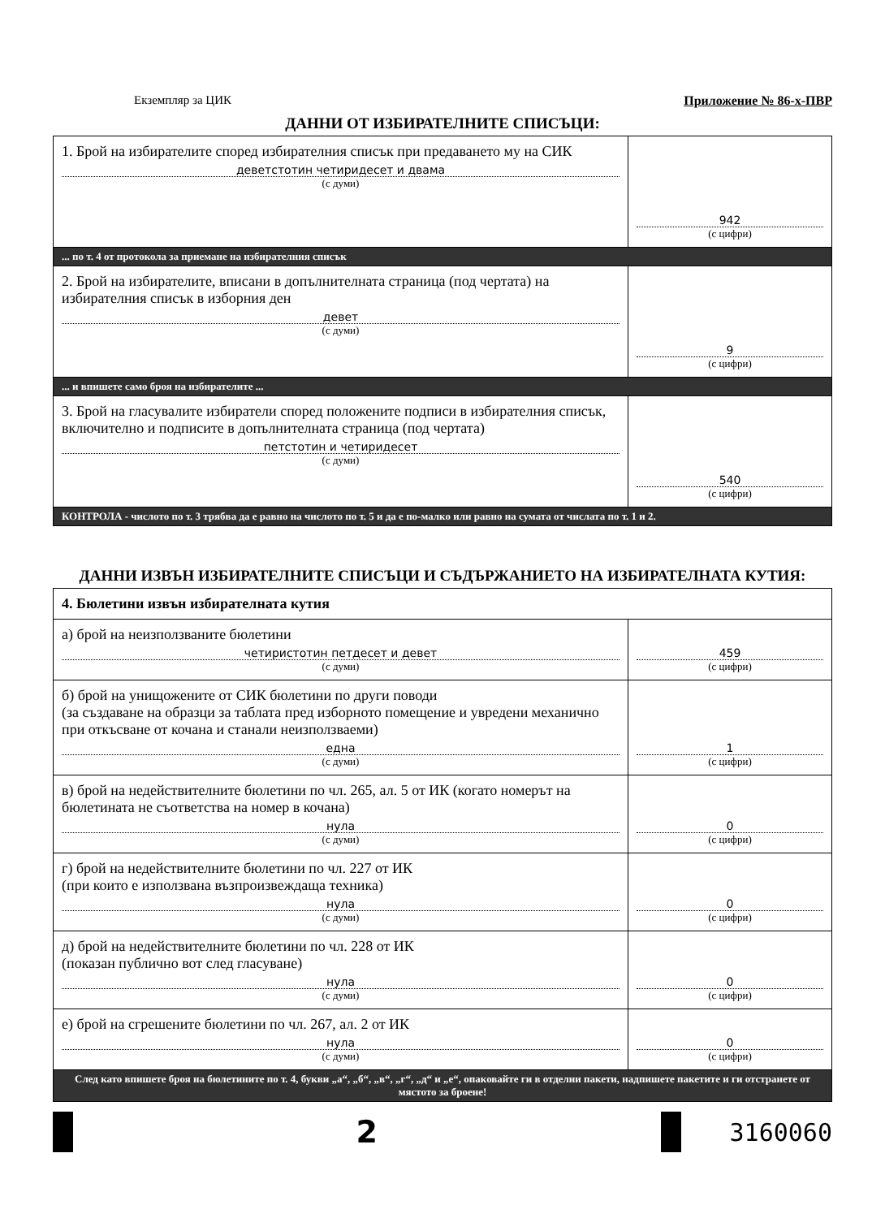Екземпляр за ЦИК Приложение № 86-х-ПВР
ДАННИ ОТ ИЗБИРАТЕЛНИТЕ СПИСЪЦИ:
| 1. Брой на избирателите според избирателния списък при предаването му на СИК деветстотин четиридесет и двама (с думи) | 942 (с цифри) |
| ... по т. 4 от протокола за приемане на избирателния списък | |
| 2. Брой на избирателите, вписани в допълнителната страница (под чертата) на избирателния списък в изборния ден девет (с думи) | 9 (с цифри) |
| ... и впишете само броя на избирателите ... | |
| 3. Брой на гласувалите избиратели според положените подписи в избирателния списък, включително и подписите в допълнителната страница (под чертата) петстотин и четиридесет (с думи) | 540 (с цифри) |
| КОНТРОЛА - числото по т. 3 трябва да е равно на числото по т. 5 и да е по-малко или равно на сумата от числата по т. 1 и 2. | |
ДАННИ ИЗВЪН ИЗБИРАТЕЛНИТЕ СПИСЪЦИ И СЪДЪРЖАНИЕТО НА ИЗБИРАТЕЛНАТА КУТИЯ:
| 4. Бюлетини извън избирателната кутия | |
| а) брой на неизползваните бюлетини четиристотин петдесет и девет (с думи) | 459 (с цифри) |
| б) брой на унищожените от СИК бюлетини по други поводи (за създаване на образци за таблата пред изборното помещение и увредени механично при откъсване от кочана и станали неизползваеми) една (с думи) | 1 (с цифри) |
| в) брой на недействителните бюлетини по чл. 265, ал. 5 от ИК (когато номерът на бюлетината не съответства на номер в кочана) нула (с думи) | 0 (с цифри) |
| г) брой на недействителните бюлетини по чл. 227 от ИК (при които е използвана възпроизвеждаща техника) нула (с думи) | 0 (с цифри) |
| д) брой на недействителните бюлетини по чл. 228 от ИК (показан публично вот след гласуване) нула (с думи) | 0 (с цифри) |
| е) брой на сгрешените бюлетини по чл. 267, ал. 2 от ИК нула (с думи) | 0 (с цифри) |
| След като впишете броя на бюлетините по т. 4, букви „а“, „б“, „в“, „г“, „д“ и „е“, опаковайте ги в отделни пакети, надпишете пакетите и ги отстранете от мястото за броене! | |
2
3160060